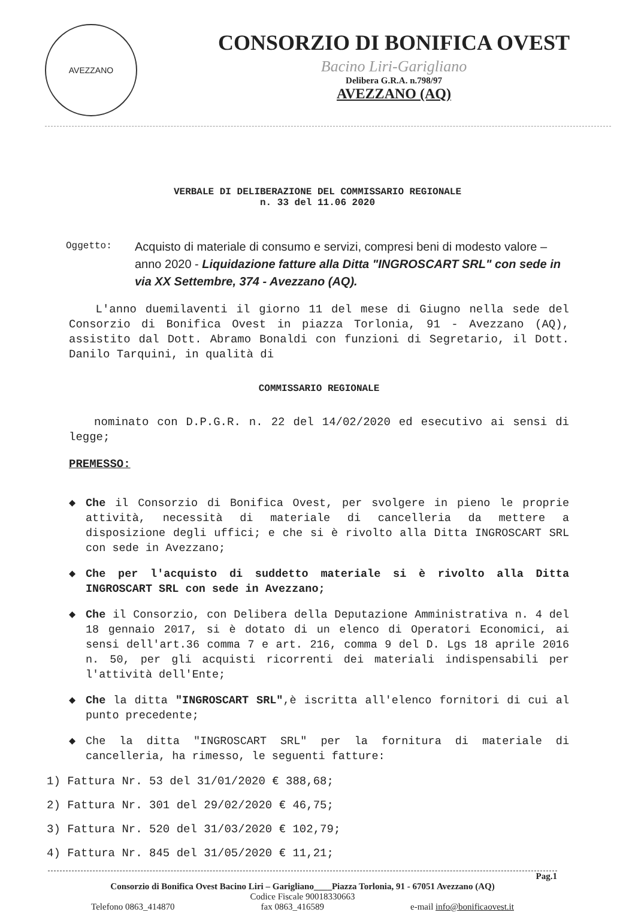AVEZZANO
CONSORZIO DI BONIFICA OVEST
Bacino Liri-Garigliano
Delibera G.R.A. n.798/97
AVEZZANO (AQ)
VERBALE DI DELIBERAZIONE DEL COMMISSARIO REGIONALE
n. 33 del 11.06 2020
Oggetto:
Acquisto di materiale di consumo e servizi, compresi beni di modesto valore – anno 2020 - Liquidazione fatture alla Ditta "INGROSCART SRL" con sede in via XX Settembre, 374 - Avezzano (AQ).
L'anno duemilaventi il giorno 11 del mese di Giugno nella sede del Consorzio di Bonifica Ovest in piazza Torlonia, 91 - Avezzano (AQ), assistito dal Dott. Abramo Bonaldi con funzioni di Segretario, il Dott. Danilo Tarquini, in qualità di
COMMISSARIO REGIONALE
nominato con D.P.G.R. n. 22 del 14/02/2020 ed esecutivo ai sensi di legge;
PREMESSO:
◆ Che il Consorzio di Bonifica Ovest, per svolgere in pieno le proprie attività, necessità di materiale di cancelleria da mettere a disposizione degli uffici; e che si è rivolto alla Ditta INGROSCART SRL con sede in Avezzano;
◆ Che per l'acquisto di suddetto materiale si è rivolto alla Ditta INGROSCART SRL con sede in Avezzano;
◆ Che il Consorzio, con Delibera della Deputazione Amministrativa n. 4 del 18 gennaio 2017, si è dotato di un elenco di Operatori Economici, ai sensi dell'art.36 comma 7 e art. 216, comma 9 del D. Lgs 18 aprile 2016 n. 50, per gli acquisti ricorrenti dei materiali indispensabili per l'attività dell'Ente;
◆ Che la ditta "INGROSCART SRL",è iscritta all'elenco fornitori di cui al punto precedente;
◆ Che la ditta "INGROSCART SRL" per la fornitura di materiale di cancelleria, ha rimesso, le seguenti fatture:
1) Fattura Nr. 53 del 31/01/2020 € 388,68;
2) Fattura Nr. 301 del 29/02/2020 € 46,75;
3) Fattura Nr. 520 del 31/03/2020 € 102,79;
4) Fattura Nr. 845 del 31/05/2020 € 11,21;
Pag.1
Consorzio di Bonifica Ovest Bacino Liri – Garigliano____Piazza Torlonia, 91 - 67051 Avezzano (AQ)
Codice Fiscale 90018330663
Telefono 0863_414870 fax 0863_416589 e-mail info@bonificaovest.it